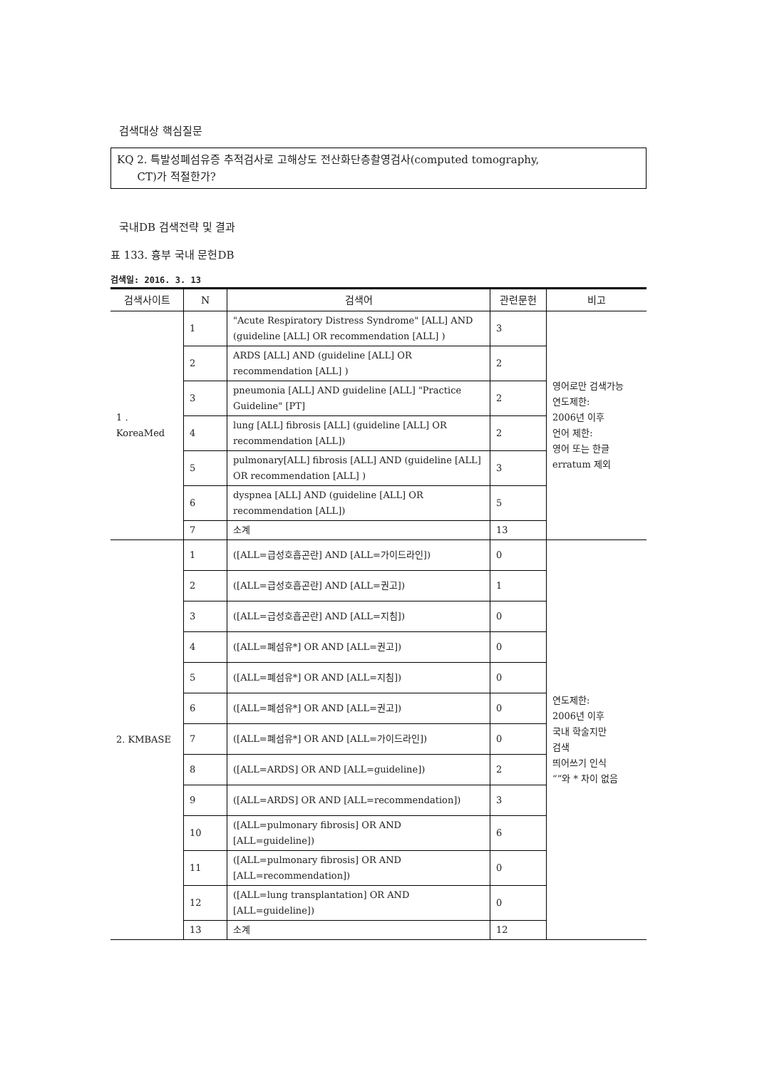검색대상 핵심질문
KQ 2. 특발성폐섬유증 추적검사로 고해상도 전산화단층촬영검사(computed tomography,
CT)가 적절한가?
국내DB 검색전략 및 결과
표 133. 흉부 국내 문헌DB
검색일: 2016. 3. 13
| 검색사이트 | N | 검색어 | 관련문헌 | 비고 |
| --- | --- | --- | --- | --- |
| 1 . KoreaMed | 1 | "Acute Respiratory Distress Syndrome" [ALL] AND (guideline [ALL] OR recommendation [ALL] ) | 3 | 영어로만 검색가능 연도제한: 2006년 이후 언어 제한: 영어 또는 한글 erratum 제외 |
| | 2 | ARDS [ALL] AND (guideline [ALL] OR recommendation [ALL] ) | 2 | |
| | 3 | pneumonia [ALL] AND guideline [ALL] "Practice Guideline" [PT] | 2 | |
| | 4 | lung [ALL] fibrosis [ALL] (guideline [ALL] OR recommendation [ALL]) | 2 | |
| | 5 | pulmonary[ALL] fibrosis [ALL] AND (guideline [ALL] OR recommendation [ALL] ) | 3 | |
| | 6 | dyspnea [ALL] AND (guideline [ALL] OR recommendation [ALL]) | 5 | |
| | 7 | 소계 | 13 | |
| 2. KMBASE | 1 | ([ALL=급성호흡곤란] AND [ALL=가이드라인]) | 0 | 연도제한: 2006년 이후 국내 학술지만 검색 띄어쓰기 인식 “”와 * 차이 없음 |
| | 2 | ([ALL=급성호흡곤란] AND [ALL=권고]) | 1 | |
| | 3 | ([ALL=급성호흡곤란] AND [ALL=지침]) | 0 | |
| | 4 | ([ALL=폐섬유*] OR AND [ALL=권고]) | 0 | |
| | 5 | ([ALL=폐섬유*] OR AND [ALL=지침]) | 0 | |
| | 6 | ([ALL=폐섬유*] OR AND [ALL=권고]) | 0 | |
| | 7 | ([ALL=폐섬유*] OR AND [ALL=가이드라인]) | 0 | |
| | 8 | ([ALL=ARDS] OR AND [ALL=guideline]) | 2 | |
| | 9 | ([ALL=ARDS] OR AND [ALL=recommendation]) | 3 | |
| | 10 | ([ALL=pulmonary fibrosis] OR AND [ALL=guideline]) | 6 | |
| | 11 | ([ALL=pulmonary fibrosis] OR AND [ALL=recommendation]) | 0 | |
| | 12 | ([ALL=lung transplantation] OR AND [ALL=guideline]) | 0 | |
| | 13 | 소계 | 12 | |